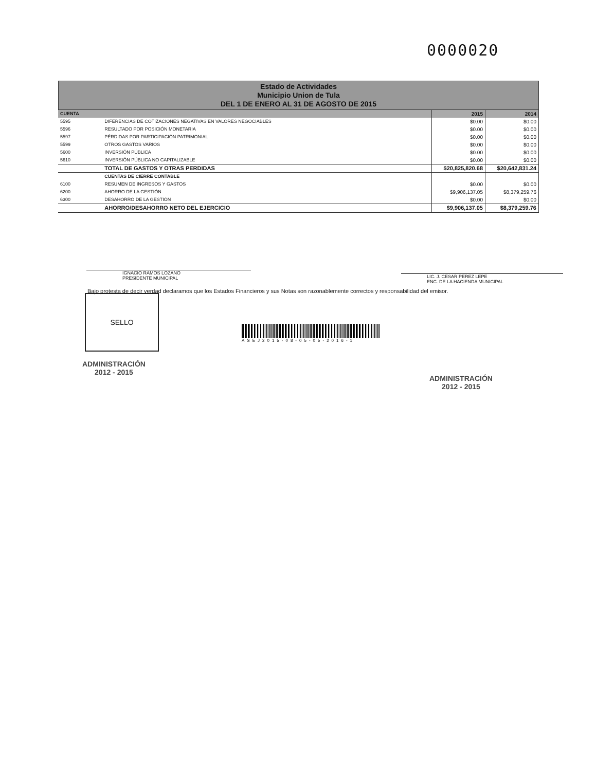0000020
Estado de Actividades
Municipio Union de Tula
DEL 1 DE ENERO AL 31 DE AGOSTO DE 2015
| CUENTA | | 2015 | 2014 |
| --- | --- | --- | --- |
| 5595 | DIFERENCIAS DE COTIZACIONES NEGATIVAS EN VALORES NEGOCIABLES | $0.00 | $0.00 |
| 5596 | RESULTADO POR POSICIÓN MONETARIA | $0.00 | $0.00 |
| 5597 | PÉRDIDAS POR PARTICIPACIÓN PATRIMONIAL | $0.00 | $0.00 |
| 5599 | OTROS GASTOS VARIOS | $0.00 | $0.00 |
| 5600 | INVERSIÓN PÚBLICA | $0.00 | $0.00 |
| 5610 | INVERSIÓN PÚBLICA NO CAPITALIZABLE | $0.00 | $0.00 |
| | TOTAL DE GASTOS Y OTRAS PERDIDAS | $20,825,820.68 | $20,642,831.24 |
| | CUENTAS DE CIERRE CONTABLE | | |
| 6100 | RESUMEN DE INGRESOS Y GASTOS | $0.00 | $0.00 |
| 6200 | AHORRO DE LA GESTIÓN | $9,906,137.05 | $8,379,259.76 |
| 6300 | DESAHORRO DE LA GESTIÓN | $0.00 | $0.00 |
| | AHORRO/DESAHORRO NETO DEL EJERCICIO | $9,906,137.05 | $8,379,259.76 |
IGNACIO RAMOS LOZANO
PRESIDENTE MUNICIPAL
LIC. J. CESAR PEREZ LEPE
ENC. DE LA HACIENDA MUNICIPAL
Bajo protesta de decir verdad declaramos que los Estados Financieros y sus Notas son razonablemente correctos y responsabilidad del emisor.
SELLO
ASEJ2015-08-05-05-2016-1
ADMINISTRACIÓN
2012 - 2015
ADMINISTRACIÓN
2012 - 2015